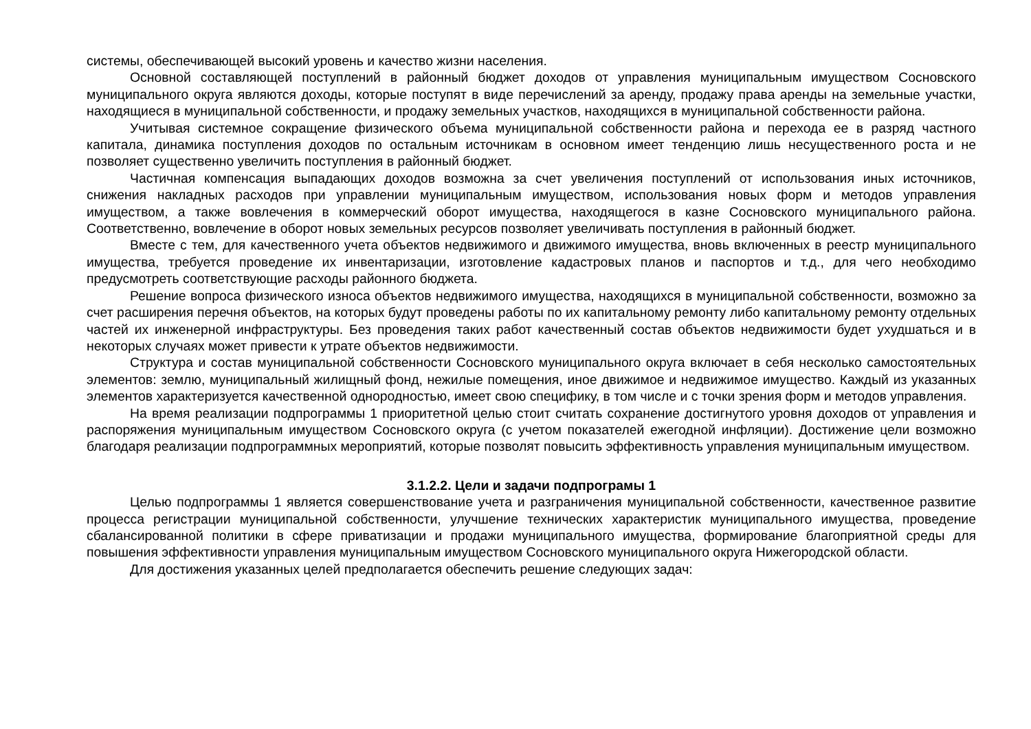системы, обеспечивающей высокий уровень и качество жизни населения.
Основной составляющей поступлений в районный бюджет доходов от управления муниципальным имуществом Сосновского муниципального округа являются доходы, которые поступят в виде перечислений за аренду, продажу права аренды на земельные участки, находящиеся в муниципальной собственности, и продажу земельных участков, находящихся в муниципальной собственности района.
Учитывая системное сокращение физического объема муниципальной собственности района и перехода ее в разряд частного капитала, динамика поступления доходов по остальным источникам в основном имеет тенденцию лишь несущественного роста и не позволяет существенно увеличить поступления в районный бюджет.
Частичная компенсация выпадающих доходов возможна за счет увеличения поступлений от использования иных источников, снижения накладных расходов при управлении муниципальным имуществом, использования новых форм и методов управления имуществом, а также вовлечения в коммерческий оборот имущества, находящегося в казне Сосновского муниципального района. Соответственно, вовлечение в оборот новых земельных ресурсов позволяет увеличивать поступления в районный бюджет.
Вместе с тем, для качественного учета объектов недвижимого и движимого имущества, вновь включенных в реестр муниципального имущества, требуется проведение их инвентаризации, изготовление кадастровых планов и паспортов и т.д., для чего необходимо предусмотреть соответствующие расходы районного бюджета.
Решение вопроса физического износа объектов недвижимого имущества, находящихся в муниципальной собственности, возможно за счет расширения перечня объектов, на которых будут проведены работы по их капитальному ремонту либо капитальному ремонту отдельных частей их инженерной инфраструктуры. Без проведения таких работ качественный состав объектов недвижимости будет ухудшаться и в некоторых случаях может привести к утрате объектов недвижимости.
Структура и состав муниципальной собственности Сосновского муниципального округа включает в себя несколько самостоятельных элементов: землю, муниципальный жилищный фонд, нежилые помещения, иное движимое и недвижимое имущество. Каждый из указанных элементов характеризуется качественной однородностью, имеет свою специфику, в том числе и с точки зрения форм и методов управления.
На время реализации подпрограммы 1 приоритетной целью стоит считать сохранение достигнутого уровня доходов от управления и распоряжения муниципальным имуществом Сосновского округа (с учетом показателей ежегодной инфляции). Достижение цели возможно благодаря реализации подпрограммных мероприятий, которые позволят повысить эффективность управления муниципальным имуществом.
3.1.2.2. Цели и задачи подпрограмы 1
Целью подпрограммы 1 является совершенствование учета и разграничения муниципальной собственности, качественное развитие процесса регистрации муниципальной собственности, улучшение технических характеристик муниципального имущества, проведение сбалансированной политики в сфере приватизации и продажи муниципального имущества, формирование благоприятной среды для повышения эффективности управления муниципальным имуществом Сосновского муниципального округа Нижегородской области.
Для достижения указанных целей предполагается обеспечить решение следующих задач: